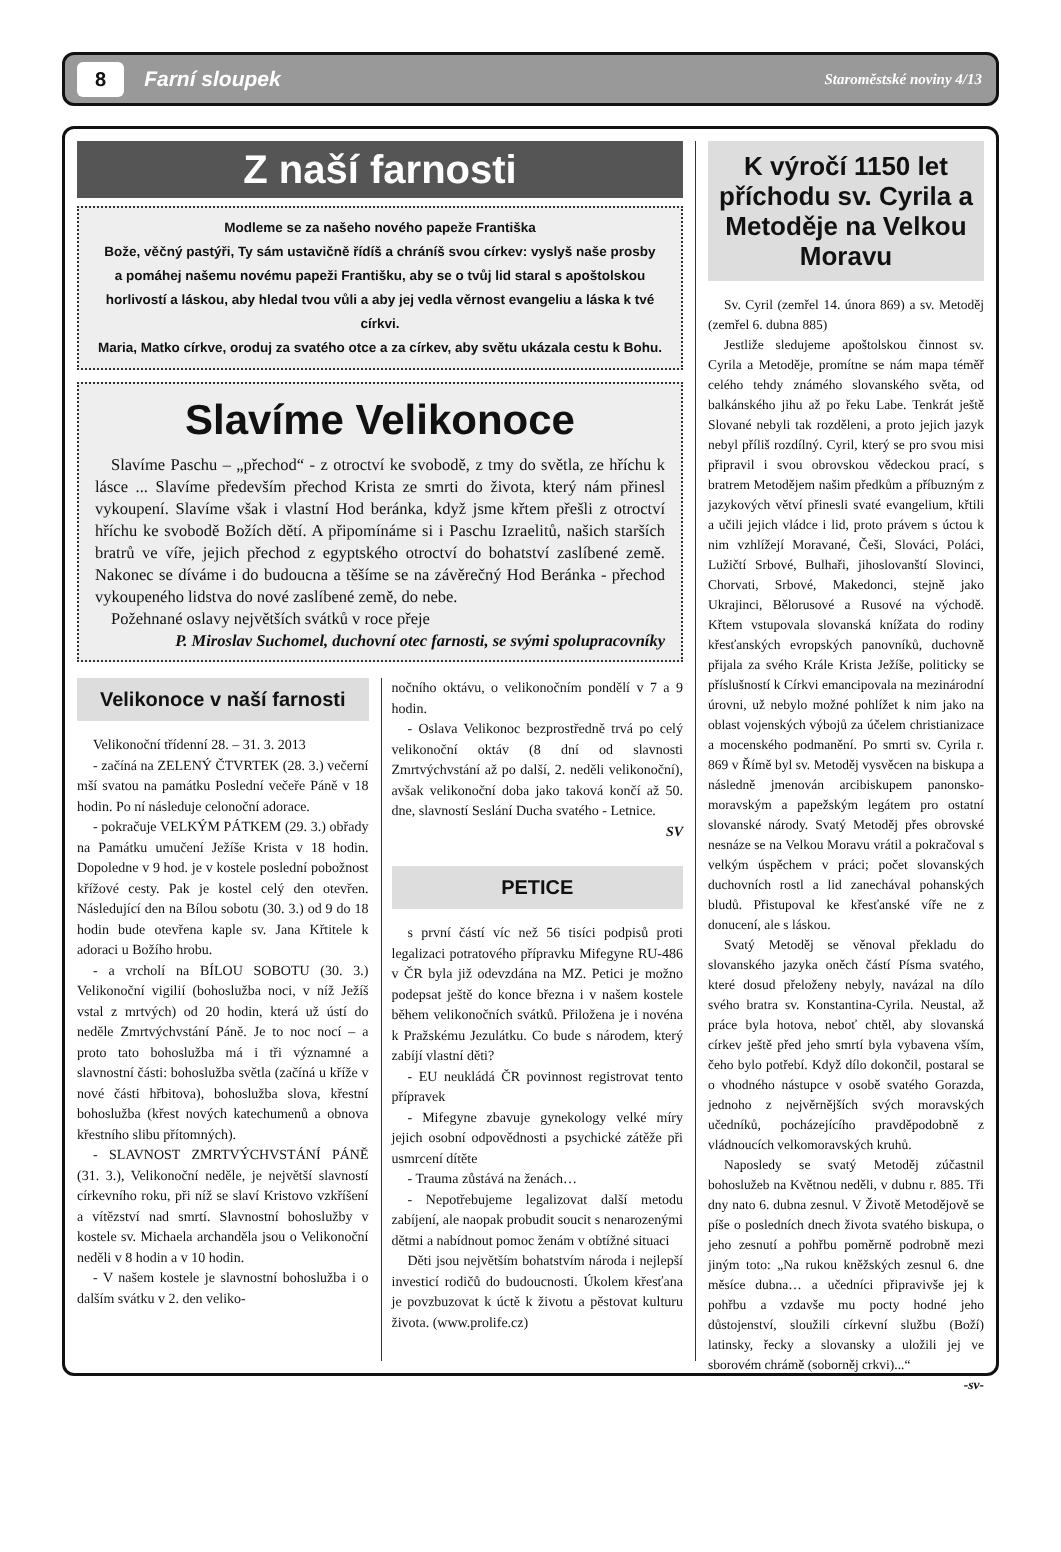8 Farní sloupek Staroměstské noviny 4/13
Z naší farnosti
Modleme se za našeho nového papeže Františka
Bože, věčný pastýři, Ty sám ustavičně řídíš a chráníš svou církev: vyslyš naše prosby
a pomáhej našemu novému papeži Františku, aby se o tvůj lid staral s apoštolskou horlivostí a láskou, aby hledal tvou vůli a aby jej vedla věrnost evangeliu a láska k tvé církvi.
Maria, Matko církve, oroduj za svatého otce a za církev, aby světu ukázala cestu k Bohu.
Slavíme Velikonoce
Slavíme Paschu – „přechod“ - z otroctví ke svobodě, z tmy do světla, ze hříchu k lásce ... Slavíme především přechod Krista ze smrti do života, který nám přinesl vykoupení. Slavíme však i vlastní Hod beránka, když jsme křtem přešli z otroctví hříchu ke svobodě Božích dětí. A připomínáme si i Paschu Izraelitů, našich starších bratrů ve víře, jejich přechod z egyptského otroctví do bohatství zaslíbené země. Nakonec se díváme i do budoucna a těšíme se na závěrečný Hod Beránka - přechod vykoupeného lidstva do nové zaslíbené země, do nebe.
Požehnané oslavy největších svátků v roce přeje
P. Miroslav Suchomel, duchovní otec farnosti, se svými spolupracovníky
Velikonoce v naší farnosti
Velikonoční třídenní 28. – 31. 3. 2013
- začíná na ZELENÝ ČTVRTEK (28. 3.) večerní mší svatou na památku Poslední večeře Páně v 18 hodin. Po ní následuje celonoční adorace.
- pokračuje VELKÝM PÁTKEM (29. 3.) obřady na Památku umučení Ježíše Krista v 18 hodin. Dopoledne v 9 hod. je v kostele poslední pobožnost křížové cesty. Pak je kostel celý den otevřen. Následující den na Bílou sobotu (30. 3.) od 9 do 18 hodin bude otevřena kaple sv. Jana Křtitele k adoraci u Božího hrobu.
- a vrcholí na BÍLOU SOBOTU (30. 3.) Velikonoční vigilií (bohoslužba noci, v níž Ježíš vstal z mrtvých) od 20 hodin, která už ústí do neděle Zmrtvýchvstání Páně. Je to noc nocí – a proto tato bohoslužba má i tři významné a slavnostní části: bohoslužba světla (začíná u kříže v nové části hřbitova), bohoslužba slova, křestní bohoslužba (křest nových katechumenů a obnova křestního slibu přítomných).
- SLAVNOST ZMRTVÝCHVSTÁNÍ PÁNĚ (31. 3.), Velikonoční neděle, je největší slavností církevního roku, při níž se slaví Kristovo vzkříšení a vítězství nad smrtí. Slavnostní bohoslužby v kostele sv. Michaela archanděla jsou o Velikonoční neděli v 8 hodin a v 10 hodin.
- V našem kostele je slavnostní bohoslužba i o dalším svátku v 2. den veliko-
nočního oktávu, o velikonočním pondělí v 7 a 9 hodin.
- Oslava Velikonoc bezprostředně trvá po celý velikonoční oktáv (8 dní od slavnosti Zmrtvýchvstání až po další, 2. neděli velikonoční), avšak velikonoční doba jako taková končí až 50. dne, slavností Seslání Ducha svatého - Letnice.
SV
PETICE
s první částí víc než 56 tisíci podpisů proti legalizaci potratového přípravku Mifegyne RU-486 v ČR byla již odevzdána na MZ. Petici je možno podepsat ještě do konce března i v našem kostele během velikonočních svátků. Přiložena je i novéna k Pražskému Jezulátku. Co bude s národem, který zabíjí vlastní děti?
- EU neukládá ČR povinnost registrovat tento přípravek
- Mifegyne zbavuje gynekology velké míry jejich osobní odpovědnosti a psychické zátěže při usmrcení dítěte
- Trauma zůstává na ženách…
- Nepotřebujeme legalizovat další metodu zabíjení, ale naopak probudit soucit s nenarozenými dětmi a nabídnout pomoc ženám v obtížné situaci
Děti jsou největším bohatstvím národa i nejlepší investicí rodičů do budoucnosti. Úkolem křesťana je povzbuzovat k úctě k životu a pěstovat kulturu života. (www.prolife.cz)
K výročí 1150 let příchodu sv. Cyrila a Metoděje na Velkou Moravu
Sv. Cyril (zemřel 14. února 869) a sv. Metoděj (zemřel 6. dubna 885)
Jestliže sledujeme apoštolskou činnost sv. Cyrila a Metoděje, promítne se nám mapa téměř celého tehdy známého slovanského světa, od balkánského jihu až po řeku Labe. Tenkrát ještě Slované nebyli tak rozděleni, a proto jejich jazyk nebyl příliš rozdílný. Cyril, který se pro svou misi připravil i svou obrovskou vědeckou prací, s bratrem Metodějem našim předkům a příbuzným z jazykových větví přinesli svaté evangelium, křtili a učili jejich vládce i lid, proto právem s úctou k nim vzhlížejí Moravané, Češi, Slováci, Poláci, Lužičtí Srbové, Bulhaři, jihoslovanští Slovinci, Chorvati, Srbové, Makedonci, stejně jako Ukrajinci, Bělorusové a Rusové na východě. Křtem vstupovala slovanská knížata do rodiny křesťanských evropských panovníků, duchovně přijala za svého Krále Krista Ježíše, politicky se příslušností k Církvi emancipovala na mezinárodní úrovni, už nebylo možné pohlížet k nim jako na oblast vojenských výbojů za účelem christianizace a mocenského podmanění. Po smrti sv. Cyrila r. 869 v Římě byl sv. Metoděj vysvěcen na biskupa a následně jmenován arcibiskupem panonsko-moravským a papežským legátem pro ostatní slovanské národy. Svatý Metoděj přes obrovské nesnáze se na Velkou Moravu vrátil a pokračoval s velkým úspěchem v práci; počet slovanských duchovních rostl a lid zanechával pohanských bludů. Přistupoval ke křesťanské víře ne z donucení, ale s láskou.
Svatý Metoděj se věnoval překladu do slovanského jazyka oněch částí Písma svatého, které dosud přeloženy nebyly, navázal na dílo svého bratra sv. Konstantina-Cyrila. Neustal, až práce byla hotova, neboť chtěl, aby slovanská církev ještě před jeho smrtí byla vybavena vším, čeho bylo potřebí. Když dílo dokončil, postaral se o vhodného nástupce v osobě svatého Gorazda, jednoho z nejvěrnějších svých moravských učedníků, pocházejícího pravděpodobně z vládnoucích velkomoravských kruhů.
Naposledy se svatý Metoděj zúčastnil bohoslužeb na Květnou neděli, v dubnu r. 885. Tři dny nato 6. dubna zesnul. V Životě Metodějově se píše o posledních dnech života svatého biskupa, o jeho zesnutí a pohřbu poměrně podrobně mezi jiným toto: „Na rukou kněžských zesnul 6. dne měsíce dubna… a učedníci připravivše jej k pohřbu a vzdavše mu pocty hodné jeho důstojenství, sloužili církevní službu (Boží) latinsky, řecky a slovansky a uložili jej ve sborovém chrámě (soborněj crkvi)...“
-sv-